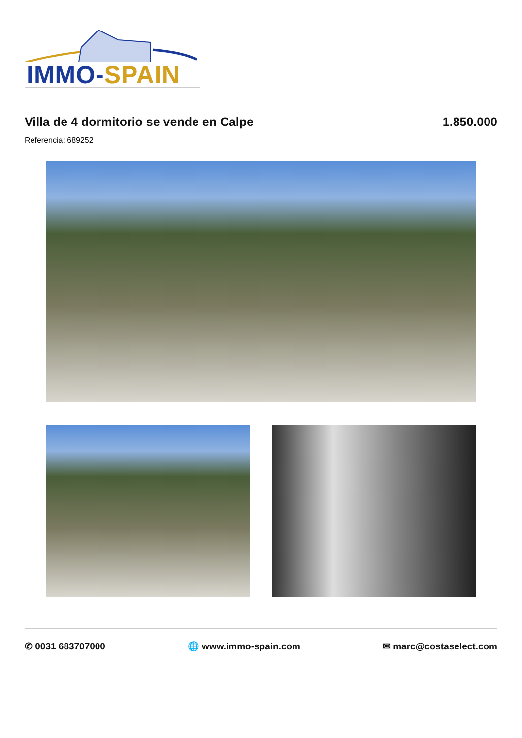IMMO-SPAIN
Villa de 4 dormitorio se vende en Calpe
1.850.000
Referencia: 689252
✆ 0031 683707000 🌐 www.immo-spain.com ✉ marc@costaselect.com